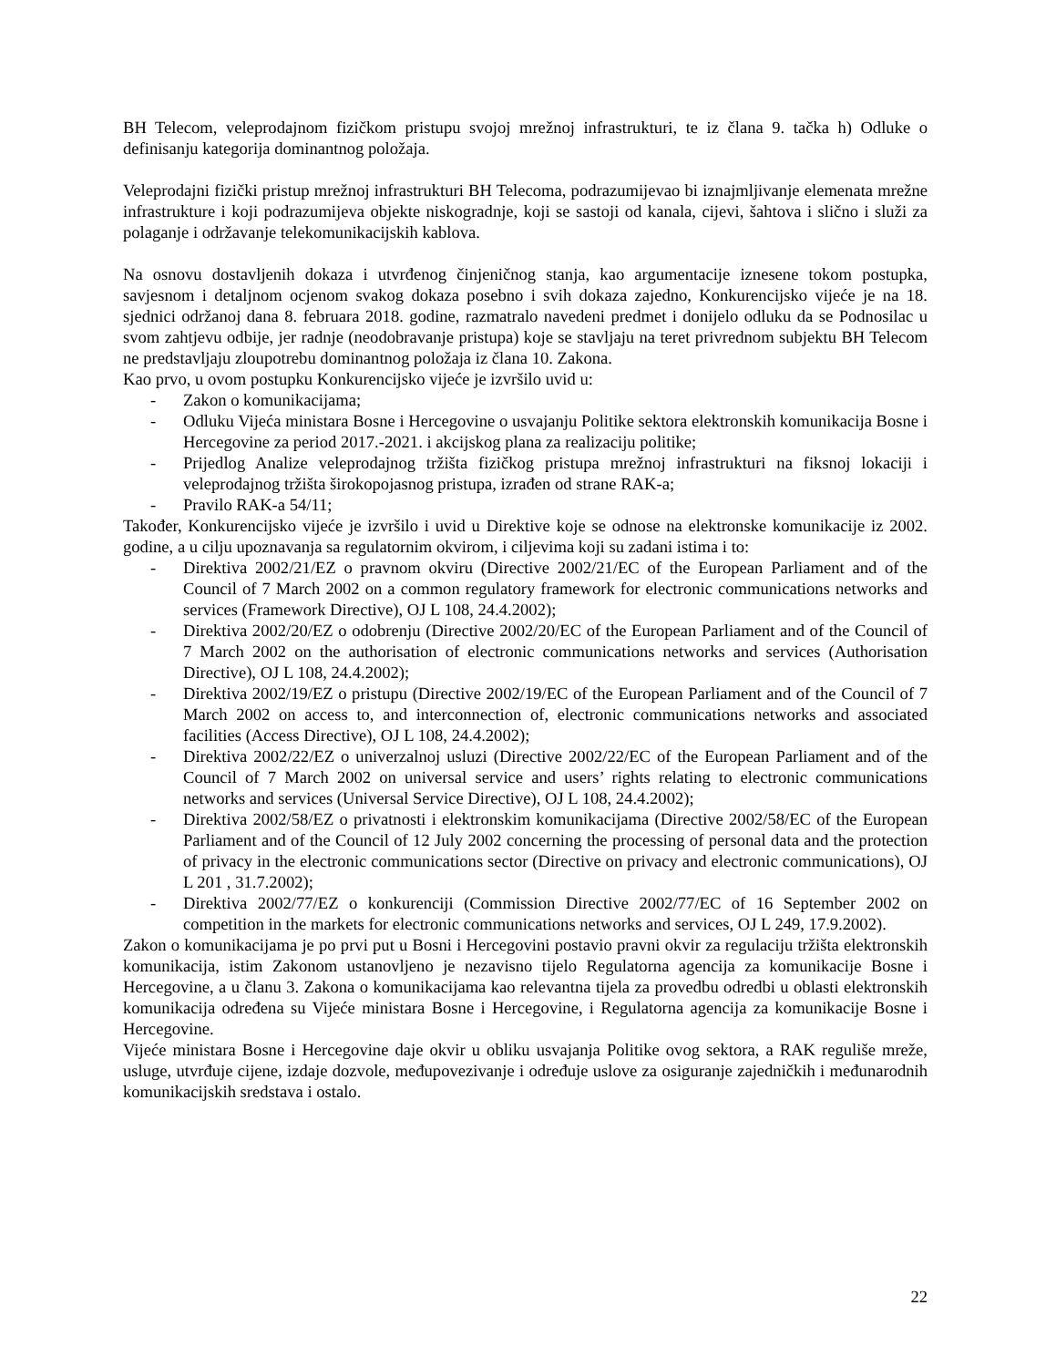BH Telecom, veleprodajnom fizičkom pristupu svojoj mrežnoj infrastrukturi, te iz člana 9. tačka h) Odluke o definisanju kategorija dominantnog položaja.
Veleprodajni fizički pristup mrežnoj infrastrukturi BH Telecoma, podrazumijevao bi iznajmljivanje elemenata mrežne infrastrukture i koji podrazumijeva objekte niskogradnje, koji se sastoji od kanala, cijevi, šahtova i slično i služi za polaganje i održavanje telekomunikacijskih kablova.
Na osnovu dostavljenih dokaza i utvrđenog činjeničnog stanja, kao argumentacije iznesene tokom postupka, savjesnom i detaljnom ocjenom svakog dokaza posebno i svih dokaza zajedno, Konkurencijsko vijeće je na 18. sjednici održanoj dana 8. februara 2018. godine, razmatralo navedeni predmet i donijelo odluku da se Podnosilac u svom zahtjevu odbije, jer radnje (neodobravanje pristupa) koje se stavljaju na teret privrednom subjektu BH Telecom ne predstavljaju zloupotrebu dominantnog položaja iz člana 10. Zakona.
Kao prvo, u ovom postupku Konkurencijsko vijeće je izvršilo uvid u:
- Zakon o komunikacijama;
- Odluku Vijeća ministara Bosne i Hercegovine o usvajanju Politike sektora elektronskih komunikacija Bosne i Hercegovine za period 2017.-2021. i akcijskog plana za realizaciju politike;
- Prijedlog Analize veleprodajnog tržišta fizičkog pristupa mrežnoj infrastrukturi na fiksnoj lokaciji i veleprodajnog tržišta širokopojasnog pristupa, izrađen od strane RAK-a;
- Pravilo RAK-a 54/11;
Također, Konkurencijsko vijeće je izvršilo i uvid u Direktive koje se odnose na elektronske komunikacije iz 2002. godine, a u cilju upoznavanja sa regulatornim okvirom, i ciljevima koji su zadani istima i to:
- Direktiva 2002/21/EZ o pravnom okviru (Directive 2002/21/EC of the European Parliament and of the Council of 7 March 2002 on a common regulatory framework for electronic communications networks and services (Framework Directive), OJ L 108, 24.4.2002);
- Direktiva 2002/20/EZ o odobrenju (Directive 2002/20/EC of the European Parliament and of the Council of 7 March 2002 on the authorisation of electronic communications networks and services (Authorisation Directive), OJ L 108, 24.4.2002);
- Direktiva 2002/19/EZ o pristupu (Directive 2002/19/EC of the European Parliament and of the Council of 7 March 2002 on access to, and interconnection of, electronic communications networks and associated facilities (Access Directive), OJ L 108, 24.4.2002);
- Direktiva 2002/22/EZ o univerzalnoj usluzi (Directive 2002/22/EC of the European Parliament and of the Council of 7 March 2002 on universal service and users’ rights relating to electronic communications networks and services (Universal Service Directive), OJ L 108, 24.4.2002);
- Direktiva 2002/58/EZ o privatnosti i elektronskim komunikacijama (Directive 2002/58/EC of the European Parliament and of the Council of 12 July 2002 concerning the processing of personal data and the protection of privacy in the electronic communications sector (Directive on privacy and electronic communications), OJ L 201 , 31.7.2002);
- Direktiva 2002/77/EZ o konkurenciji (Commission Directive 2002/77/EC of 16 September 2002 on competition in the markets for electronic communications networks and services, OJ L 249, 17.9.2002).
Zakon o komunikacijama je po prvi put u Bosni i Hercegovini postavio pravni okvir za regulaciju tržišta elektronskih komunikacija, istim Zakonom ustanovljeno je nezavisno tijelo Regulatorna agencija za komunikacije Bosne i Hercegovine, a u članu 3. Zakona o komunikacijama kao relevantna tijela za provedbu odredbi u oblasti elektronskih komunikacija određena su Vijeće ministara Bosne i Hercegovine, i Regulatorna agencija za komunikacije Bosne i Hercegovine.
Vijeće ministara Bosne i Hercegovine daje okvir u obliku usvajanja Politike ovog sektora, a RAK reguliše mreže, usluge, utvrđuje cijene, izdaje dozvole, međupovezivanje i određuje uslove za osiguranje zajedničkih i međunarodnih komunikacijskih sredstava i ostalo.
22